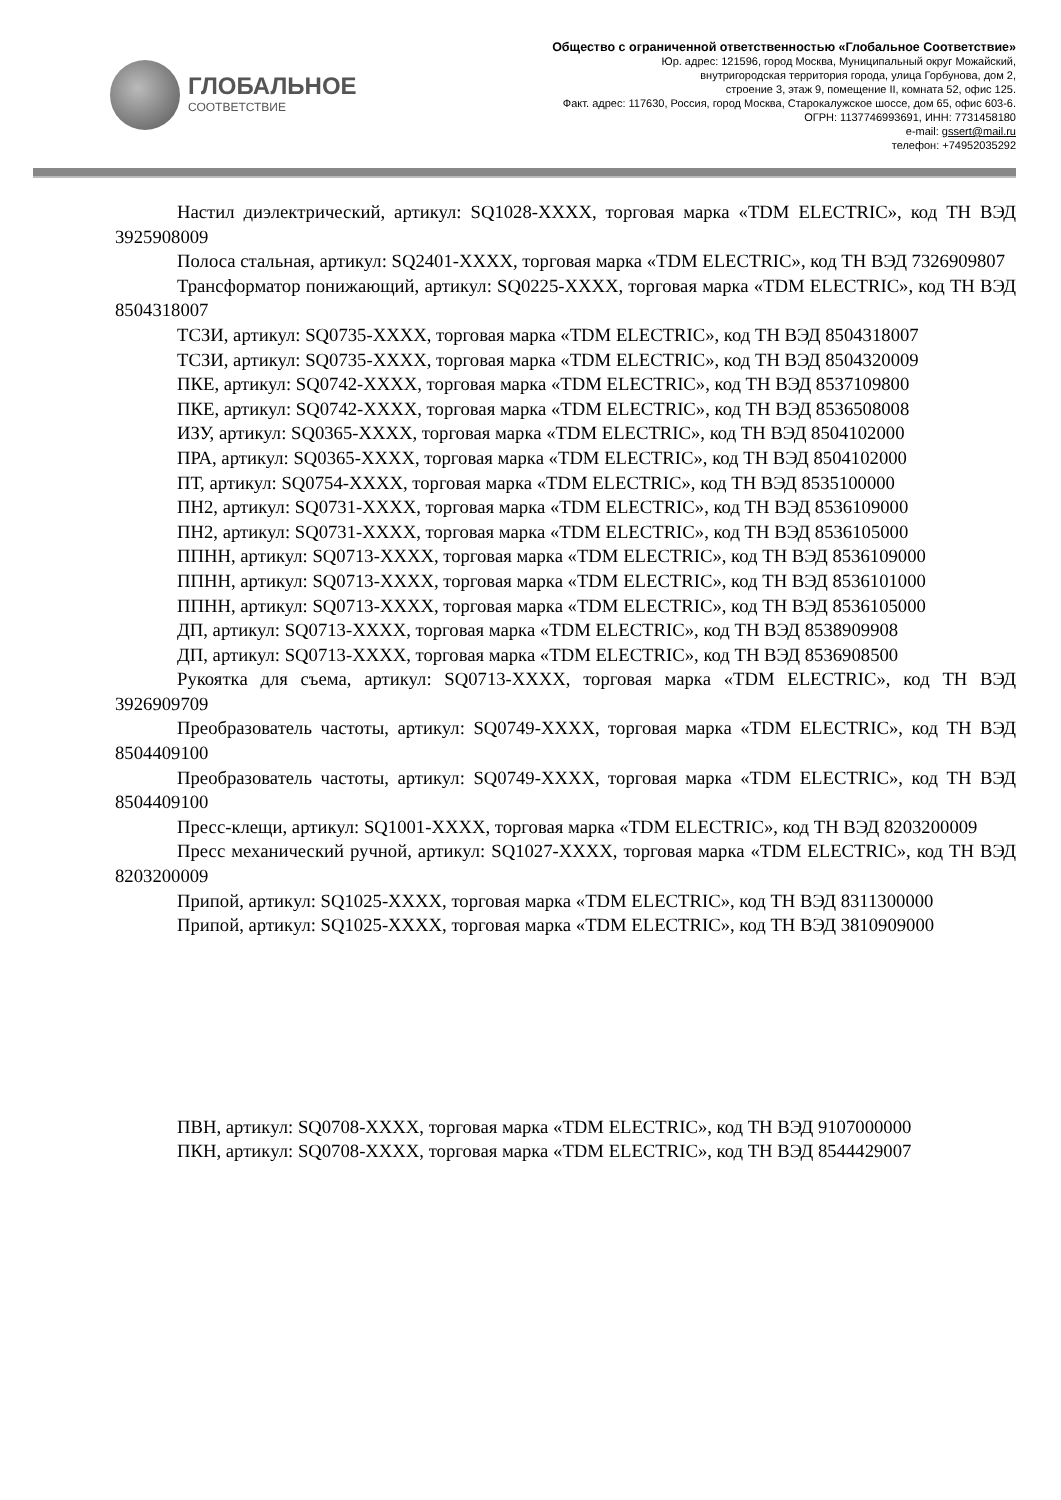ГЛОБАЛЬНОЕ
СООТВЕТСТВИЕ
Общество с ограниченной ответственностью «Глобальное Соответствие»
Юр. адрес: 121596, город Москва, Муниципальный округ Можайский,
внутригородская территория города, улица Горбунова, дом 2,
строение 3, этаж 9, помещение II, комната 52, офис 125.
Факт. адрес: 117630, Россия, город Москва, Старокалужское шоссе, дом 65, офис 603-6.
ОГРН: 1137746993691, ИНН: 7731458180
e-mail: gssert@mail.ru
телефон: +74952035292
Настил диэлектрический, артикул: SQ1028-XXXX, торговая марка «TDM ELECTRIC», код ТН ВЭД 3925908009
Полоса стальная, артикул: SQ2401-XXXX, торговая марка «TDM ELECTRIC», код ТН ВЭД 7326909807
Трансформатор понижающий, артикул: SQ0225-XXXX, торговая марка «TDM ELECTRIC», код ТН ВЭД 8504318007
ТСЗИ, артикул: SQ0735-XXXX, торговая марка «TDM ELECTRIC», код ТН ВЭД 8504318007
ТСЗИ, артикул: SQ0735-XXXX, торговая марка «TDM ELECTRIC», код ТН ВЭД 8504320009
ПКЕ, артикул: SQ0742-XXXX, торговая марка «TDM ELECTRIC», код ТН ВЭД 8537109800
ПКЕ, артикул: SQ0742-XXXX, торговая марка «TDM ELECTRIC», код ТН ВЭД 8536508008
ИЗУ, артикул: SQ0365-XXXX, торговая марка «TDM ELECTRIC», код ТН ВЭД 8504102000
ПРА, артикул: SQ0365-XXXX, торговая марка «TDM ELECTRIC», код ТН ВЭД 8504102000
ПТ, артикул: SQ0754-XXXX, торговая марка «TDM ELECTRIC», код ТН ВЭД 8535100000
ПН2, артикул: SQ0731-XXXX, торговая марка «TDM ELECTRIC», код ТН ВЭД 8536109000
ПН2, артикул: SQ0731-XXXX, торговая марка «TDM ELECTRIC», код ТН ВЭД 8536105000
ППНН, артикул: SQ0713-XXXX, торговая марка «TDM ELECTRIC», код ТН ВЭД 8536109000
ППНН, артикул: SQ0713-XXXX, торговая марка «TDM ELECTRIC», код ТН ВЭД 8536101000
ППНН, артикул: SQ0713-XXXX, торговая марка «TDM ELECTRIC», код ТН ВЭД 8536105000
ДП, артикул: SQ0713-XXXX, торговая марка «TDM ELECTRIC», код ТН ВЭД 8538909908
ДП, артикул: SQ0713-XXXX, торговая марка «TDM ELECTRIC», код ТН ВЭД 8536908500
Рукоятка для съема, артикул: SQ0713-XXXX, торговая марка «TDM ELECTRIC», код ТН ВЭД 3926909709
Преобразователь частоты, артикул: SQ0749-XXXX, торговая марка «TDM ELECTRIC», код ТН ВЭД 8504409100
Преобразователь частоты, артикул: SQ0749-XXXX, торговая марка «TDM ELECTRIC», код ТН ВЭД 8504409100
Пресс-клещи, артикул: SQ1001-XXXX, торговая марка «TDM ELECTRIC», код ТН ВЭД 8203200009
Пресс механический ручной, артикул: SQ1027-XXXX, торговая марка «TDM ELECTRIC», код ТН ВЭД 8203200009
Припой, артикул: SQ1025-XXXX, торговая марка «TDM ELECTRIC», код ТН ВЭД 8311300000
Припой, артикул: SQ1025-XXXX, торговая марка «TDM ELECTRIC», код ТН ВЭД 3810909000
ПВН, артикул: SQ0708-XXXX, торговая марка «TDM ELECTRIC», код ТН ВЭД 9107000000
ПКН, артикул: SQ0708-XXXX, торговая марка «TDM ELECTRIC», код ТН ВЭД 8544429007